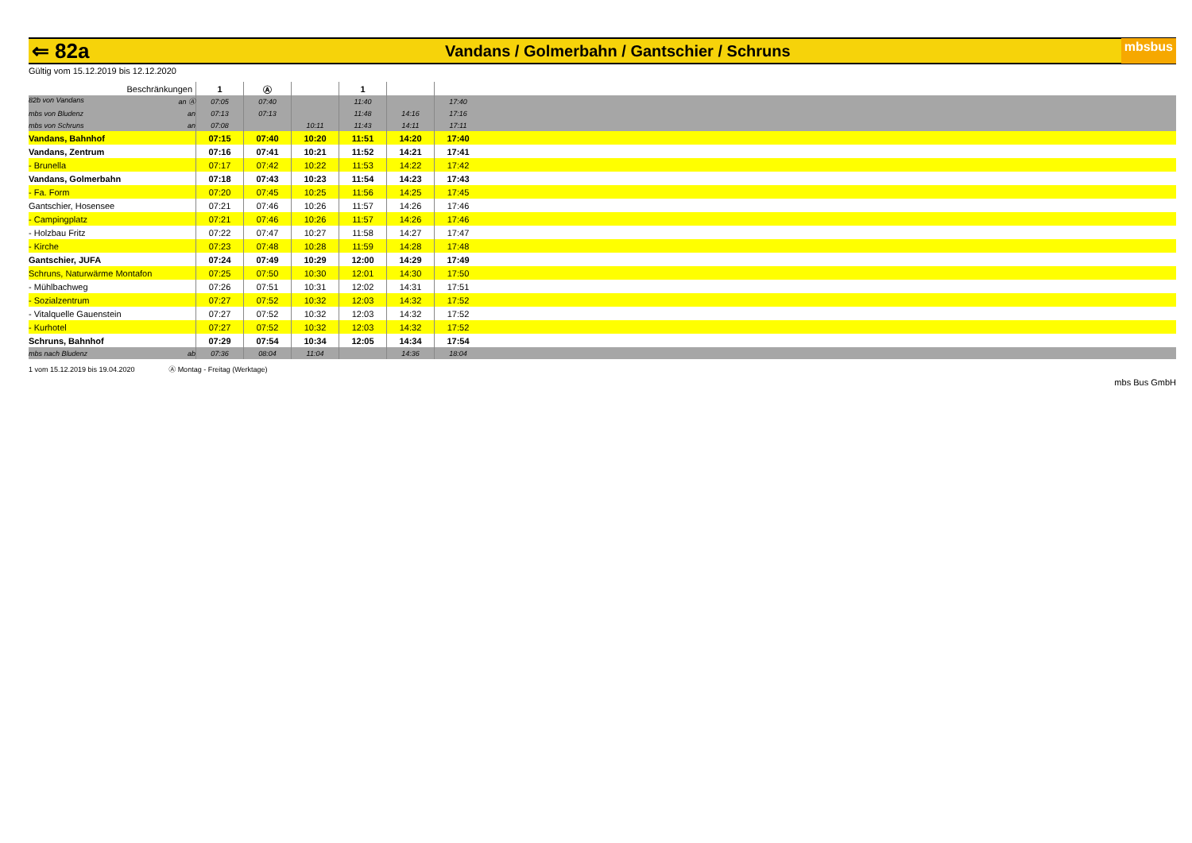⇐ 82a
Vandans / Golmerbahn / Gantschier / Schruns
mbsbus
Gültig vom 15.12.2019 bis 12.12.2020
| Beschränkungen | 1 | Ⓐ | | 1 | | | |
| --- | --- | --- | --- | --- | --- | --- | --- |
| 82b von Vandans an Ⓐ | 07:05 | 07:40 | | 11:40 | | 17:40 | |
| mbs von Bludenz an | 07:13 | 07:13 | | 11:48 | 14:16 | 17:16 | |
| mbs von Schruns an | 07:08 | | 10:11 | 11:43 | 14:11 | 17:11 | |
| Vandans, Bahnhof | 07:15 | 07:40 | 10:20 | 11:51 | 14:20 | 17:40 | |
| Vandans, Zentrum | 07:16 | 07:41 | 10:21 | 11:52 | 14:21 | 17:41 | |
| - Brunella | 07:17 | 07:42 | 10:22 | 11:53 | 14:22 | 17:42 | |
| Vandans, Golmerbahn | 07:18 | 07:43 | 10:23 | 11:54 | 14:23 | 17:43 | |
| - Fa. Form | 07:20 | 07:45 | 10:25 | 11:56 | 14:25 | 17:45 | |
| Gantschier, Hosensee | 07:21 | 07:46 | 10:26 | 11:57 | 14:26 | 17:46 | |
| - Campingplatz | 07:21 | 07:46 | 10:26 | 11:57 | 14:26 | 17:46 | |
| - Holzbau Fritz | 07:22 | 07:47 | 10:27 | 11:58 | 14:27 | 17:47 | |
| - Kirche | 07:23 | 07:48 | 10:28 | 11:59 | 14:28 | 17:48 | |
| Gantschier, JUFA | 07:24 | 07:49 | 10:29 | 12:00 | 14:29 | 17:49 | |
| Schruns, Naturwärme Montafon | 07:25 | 07:50 | 10:30 | 12:01 | 14:30 | 17:50 | |
| - Mühlbachweg | 07:26 | 07:51 | 10:31 | 12:02 | 14:31 | 17:51 | |
| - Sozialzentrum | 07:27 | 07:52 | 10:32 | 12:03 | 14:32 | 17:52 | |
| - Vitalquelle Gauenstein | 07:27 | 07:52 | 10:32 | 12:03 | 14:32 | 17:52 | |
| - Kurhotel | 07:27 | 07:52 | 10:32 | 12:03 | 14:32 | 17:52 | |
| Schruns, Bahnhof | 07:29 | 07:54 | 10:34 | 12:05 | 14:34 | 17:54 | |
| mbs nach Bludenz ab | 07:36 | 08:04 | 11:04 | | 14:36 | 18:04 | |
1 vom 15.12.2019 bis 19.04.2020 Ⓐ Montag - Freitag (Werktage)
mbs Bus GmbH